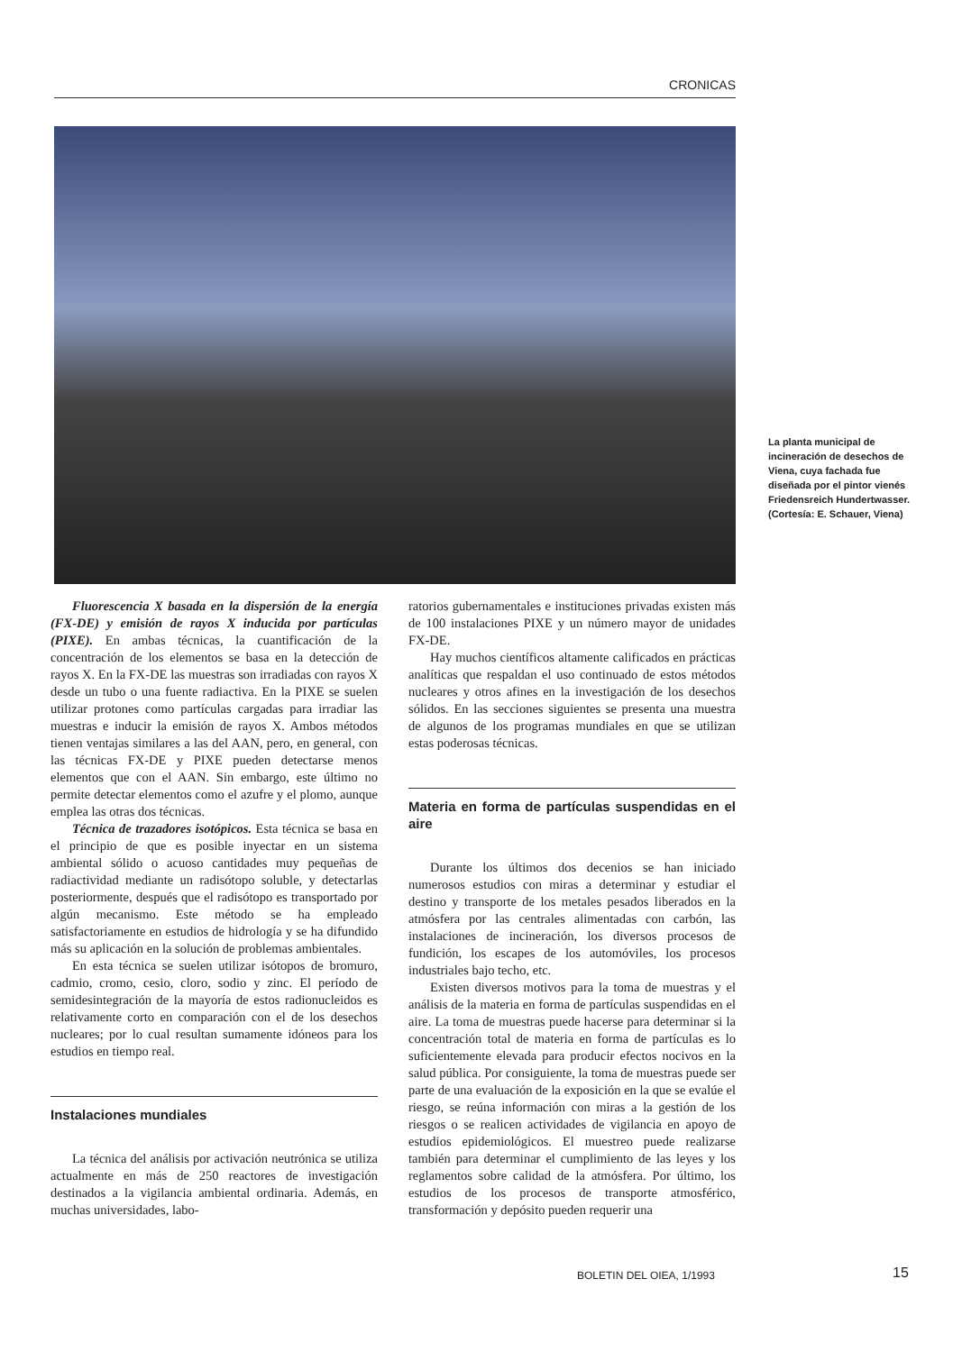CRONICAS
La planta municipal de incineración de desechos de Viena, cuya fachada fue diseñada por el pintor vienés Friedensreich Hundertwasser. (Cortesía: E. Schauer, Viena)
Fluorescencia X basada en la dispersión de la energía (FX-DE) y emisión de rayos X inducida por partículas (PIXE). En ambas técnicas, la cuantificación de la concentración de los elementos se basa en la detección de rayos X. En la FX-DE las muestras son irradiadas con rayos X desde un tubo o una fuente radiactiva. En la PIXE se suelen utilizar protones como partículas cargadas para irradiar las muestras e inducir la emisión de rayos X. Ambos métodos tienen ventajas similares a las del AAN, pero, en general, con las técnicas FX-DE y PIXE pueden detectarse menos elementos que con el AAN. Sin embargo, este último no permite detectar elementos como el azufre y el plomo, aunque emplea las otras dos técnicas.
Técnica de trazadores isotópicos. Esta técnica se basa en el principio de que es posible inyectar en un sistema ambiental sólido o acuoso cantidades muy pequeñas de radiactividad mediante un radisótopo soluble, y detectarlas posteriormente, después que el radisótopo es transportado por algún mecanismo. Este método se ha empleado satisfactoriamente en estudios de hidrología y se ha difundido más su aplicación en la solución de problemas ambientales.
En esta técnica se suelen utilizar isótopos de bromuro, cadmio, cromo, cesio, cloro, sodio y zinc. El período de semidesintegración de la mayoría de estos radionucleidos es relativamente corto en comparación con el de los desechos nucleares; por lo cual resultan sumamente idóneos para los estudios en tiempo real.
Instalaciones mundiales
La técnica del análisis por activación neutrónica se utiliza actualmente en más de 250 reactores de investigación destinados a la vigilancia ambiental ordinaria. Además, en muchas universidades, labo-
ratorios gubernamentales e instituciones privadas existen más de 100 instalaciones PIXE y un número mayor de unidades FX-DE.
Hay muchos científicos altamente calificados en prácticas analíticas que respaldan el uso continuado de estos métodos nucleares y otros afines en la investigación de los desechos sólidos. En las secciones siguientes se presenta una muestra de algunos de los programas mundiales en que se utilizan estas poderosas técnicas.
Materia en forma de partículas suspendidas en el aire
Durante los últimos dos decenios se han iniciado numerosos estudios con miras a determinar y estudiar el destino y transporte de los metales pesados liberados en la atmósfera por las centrales alimentadas con carbón, las instalaciones de incineración, los diversos procesos de fundición, los escapes de los automóviles, los procesos industriales bajo techo, etc.
Existen diversos motivos para la toma de muestras y el análisis de la materia en forma de partículas suspendidas en el aire. La toma de muestras puede hacerse para determinar si la concentración total de materia en forma de partículas es lo suficientemente elevada para producir efectos nocivos en la salud pública. Por consiguiente, la toma de muestras puede ser parte de una evaluación de la exposición en la que se evalúe el riesgo, se reúna información con miras a la gestión de los riesgos o se realicen actividades de vigilancia en apoyo de estudios epidemiológicos. El muestreo puede realizarse también para determinar el cumplimiento de las leyes y los reglamentos sobre calidad de la atmósfera. Por último, los estudios de los procesos de transporte atmosférico, transformación y depósito pueden requerir una
BOLETIN DEL OIEA, 1/1993 15